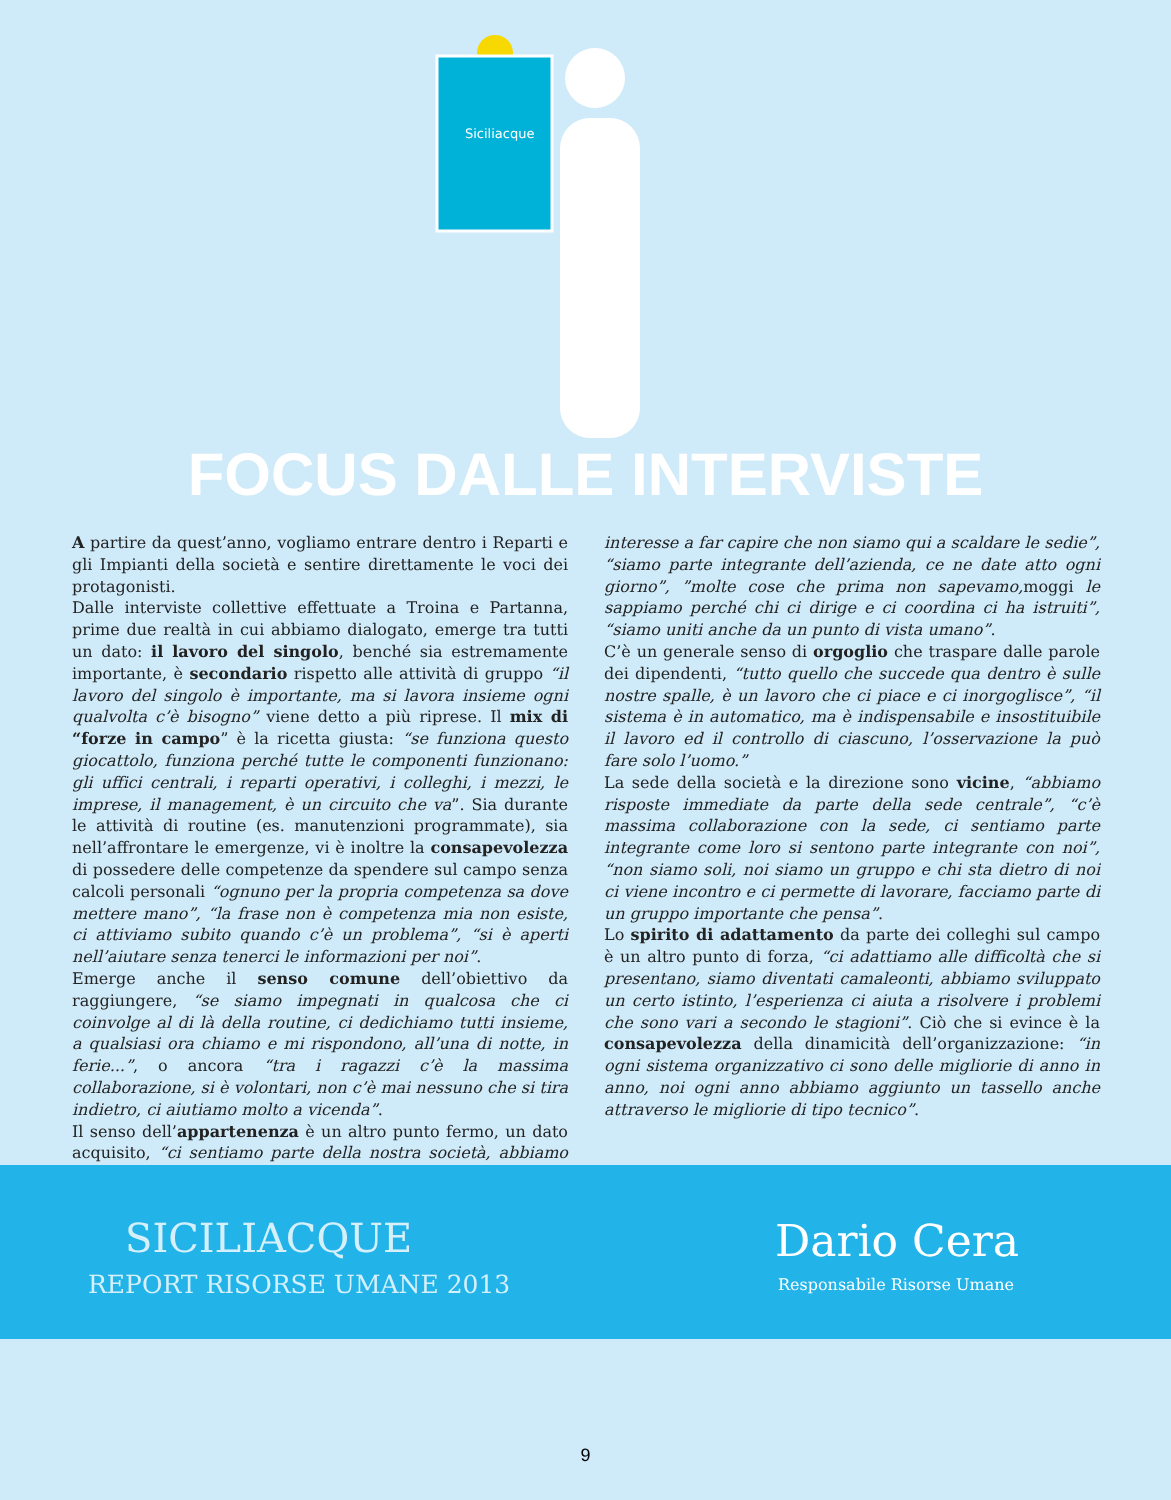Siciliacque
FOCUS DALLE INTERVISTE
A partire da quest’anno, vogliamo entrare dentro i Reparti e gli Impianti della società e sentire direttamente le voci dei protagonisti.
Dalle interviste collettive effettuate a Troina e Partanna, prime due realtà in cui abbiamo dialogato, emerge tra tutti un dato: il lavoro del singolo, benché sia estremamente importante, è secondario rispetto alle attività di gruppo “il lavoro del singolo è importante, ma si lavora insieme ogni qualvolta c’è bisogno” viene detto a più riprese. Il mix di “forze in campo” è la ricetta giusta: “se funziona questo giocattolo, funziona perché tutte le componenti funzionano: gli uffici centrali, i reparti operativi, i colleghi, i mezzi, le imprese, il management, è un circuito che va”. Sia durante le attività di routine (es. manutenzioni programmate), sia nell’affrontare le emergenze, vi è inoltre la consapevolezza di possedere delle competenze da spendere sul campo senza calcoli personali “ognuno per la propria competenza sa dove mettere mano”, “la frase non è competenza mia non esiste, ci attiviamo subito quando c’è un problema”, “si è aperti nell’aiutare senza tenerci le informazioni per noi”.
Emerge anche il senso comune dell’obiettivo da raggiungere, “se siamo impegnati in qualcosa che ci coinvolge al di là della routine, ci dedichiamo tutti insieme, a qualsiasi ora chiamo e mi rispondono, all’una di notte, in ferie...”, o ancora “tra i ragazzi c’è la massima collaborazione, si è volontari, non c’è mai nessuno che si tira indietro, ci aiutiamo molto a vicenda”.
Il senso dell’appartenenza è un altro punto fermo, un dato acquisito, “ci sentiamo parte della nostra società, abbiamo interesse a far capire che non siamo qui a scaldare le sedie”, “siamo parte integrante dell’azienda, ce ne date atto ogni giorno”, ”molte cose che prima non sapevamo, moggi le sappiamo perché chi ci dirige e ci coordina ci ha istruiti”, “siamo uniti anche da un punto di vista umano”.
C’è un generale senso di orgoglio che traspare dalle parole dei dipendenti, “tutto quello che succede qua dentro è sulle nostre spalle, è un lavoro che ci piace e ci inorgoglisce”, “il sistema è in automatico, ma è indispensabile e insostituibile il lavoro ed il controllo di ciascuno, l’osservazione la può fare solo l’uomo.”
La sede della società e la direzione sono vicine, “abbiamo risposte immediate da parte della sede centrale”, “c’è massima collaborazione con la sede, ci sentiamo parte integrante come loro si sentono parte integrante con noi”, “non siamo soli, noi siamo un gruppo e chi sta dietro di noi ci viene incontro e ci permette di lavorare, facciamo parte di un gruppo importante che pensa”.
Lo spirito di adattamento da parte dei colleghi sul campo è un altro punto di forza, “ci adattiamo alle difficoltà che si presentano, siamo diventati camaleonti, abbiamo sviluppato un certo istinto, l’esperienza ci aiuta a risolvere i problemi che sono vari a secondo le stagioni”. Ciò che si evince è la consapevolezza della dinamicità dell’organizzazione: “in ogni sistema organizzativo ci sono delle migliorie di anno in anno, noi ogni anno abbiamo aggiunto un tassello anche attraverso le migliorie di tipo tecnico”.
SICILIACQUE
REPORT RISORSE UMANE 2013
Dario Cera
Responsabile Risorse Umane
9